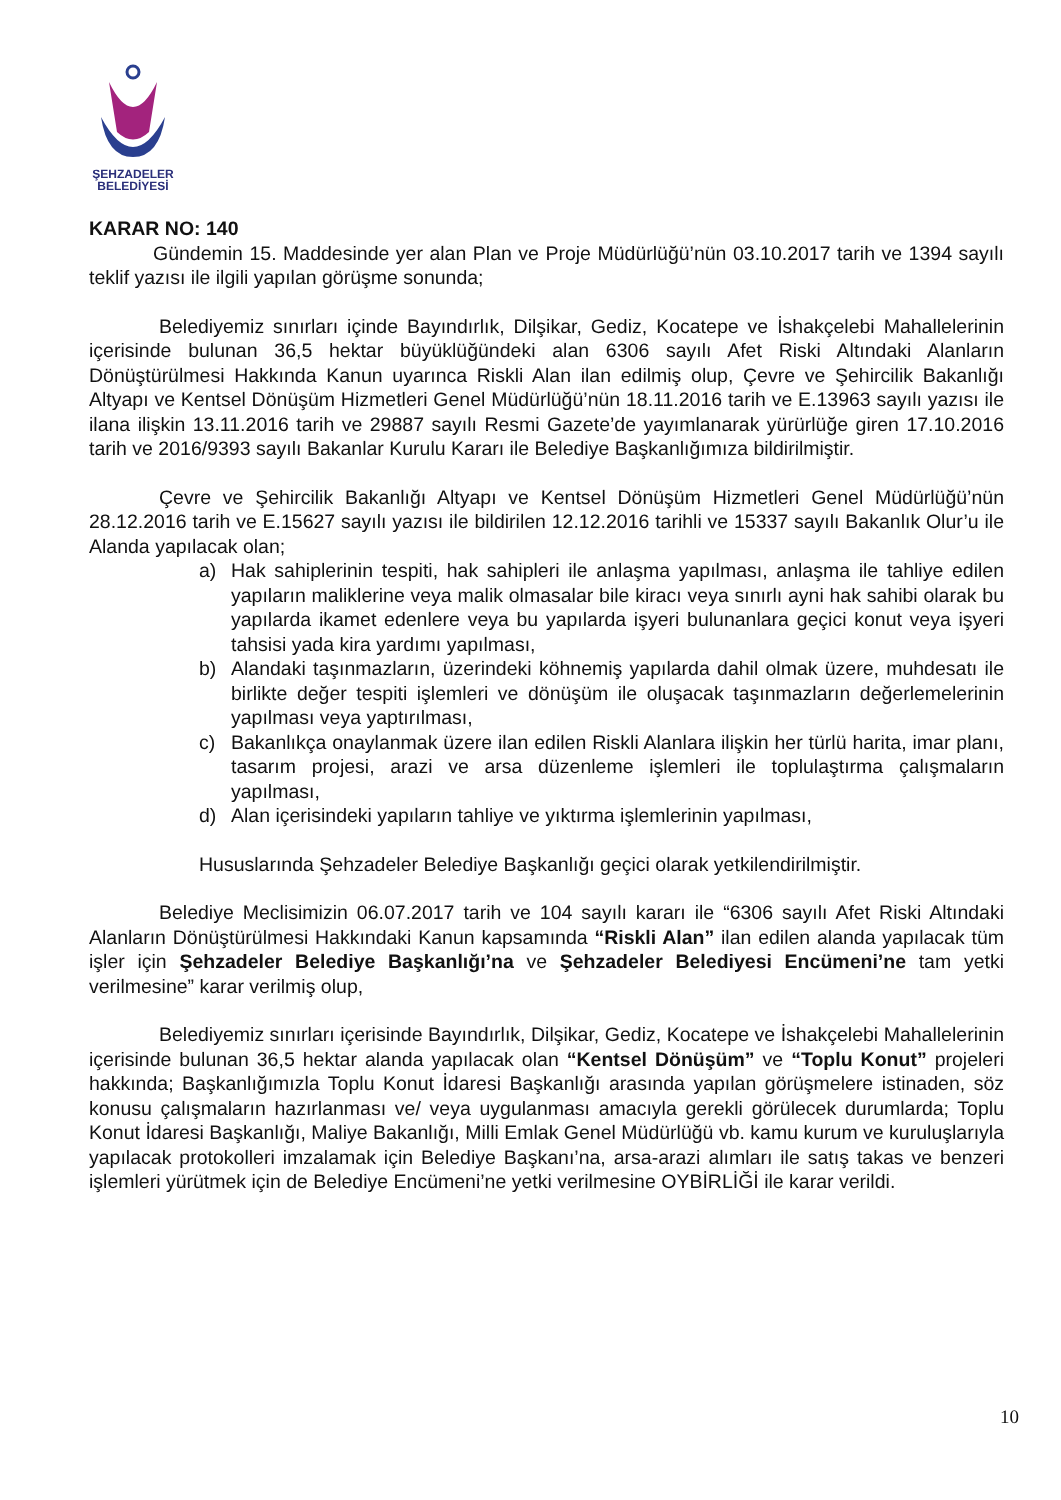ŞEHZADELER
BELEDİYESİ
KARAR NO: 140
Gündemin 15. Maddesinde yer alan Plan ve Proje Müdürlüğü’nün 03.10.2017 tarih ve 1394 sayılı teklif yazısı ile ilgili yapılan görüşme sonunda;
Belediyemiz sınırları içinde Bayındırlık, Dilşikar, Gediz, Kocatepe ve İshakçelebi Mahallelerinin içerisinde bulunan 36,5 hektar büyüklüğündeki alan 6306 sayılı Afet Riski Altındaki Alanların Dönüştürülmesi Hakkında Kanun uyarınca Riskli Alan ilan edilmiş olup, Çevre ve Şehircilik Bakanlığı Altyapı ve Kentsel Dönüşüm Hizmetleri Genel Müdürlüğü’nün 18.11.2016 tarih ve E.13963 sayılı yazısı ile ilana ilişkin 13.11.2016 tarih ve 29887 sayılı Resmi Gazete’de yayımlanarak yürürlüğe giren 17.10.2016 tarih ve 2016/9393 sayılı Bakanlar Kurulu Kararı ile Belediye Başkanlığımıza bildirilmiştir.
Çevre ve Şehircilik Bakanlığı Altyapı ve Kentsel Dönüşüm Hizmetleri Genel Müdürlüğü’nün 28.12.2016 tarih ve E.15627 sayılı yazısı ile bildirilen 12.12.2016 tarihli ve 15337 sayılı Bakanlık Olur’u ile Alanda yapılacak olan;
a) Hak sahiplerinin tespiti, hak sahipleri ile anlaşma yapılması, anlaşma ile tahliye edilen yapıların maliklerine veya malik olmasalar bile kiracı veya sınırlı ayni hak sahibi olarak bu yapılarda ikamet edenlere veya bu yapılarda işyeri bulunanlara geçici konut veya işyeri tahsisi yada kira yardımı yapılması,
b) Alandaki taşınmazların, üzerindeki köhnemiş yapılarda dahil olmak üzere, muhdesatı ile birlikte değer tespiti işlemleri ve dönüşüm ile oluşacak taşınmazların değerlemelerinin yapılması veya yaptırılması,
c) Bakanlıkça onaylanmak üzere ilan edilen Riskli Alanlara ilişkin her türlü harita, imar planı, tasarım projesi, arazi ve arsa düzenleme işlemleri ile toplulaştırma çalışmaların yapılması,
d) Alan içerisindeki yapıların tahliye ve yıktırma işlemlerinin yapılması,
Hususlarında Şehzadeler Belediye Başkanlığı geçici olarak yetkilendirilmiştir.
Belediye Meclisimizin 06.07.2017 tarih ve 104 sayılı kararı ile “6306 sayılı Afet Riski Altındaki Alanların Dönüştürülmesi Hakkındaki Kanun kapsamında “Riskli Alan” ilan edilen alanda yapılacak tüm işler için Şehzadeler Belediye Başkanlığı’na ve Şehzadeler Belediyesi Encümeni’ne tam yetki verilmesine” karar verilmiş olup,
Belediyemiz sınırları içerisinde Bayındırlık, Dilşikar, Gediz, Kocatepe ve İshakçelebi Mahallelerinin içerisinde bulunan 36,5 hektar alanda yapılacak olan “Kentsel Dönüşüm” ve “Toplu Konut” projeleri hakkında; Başkanlığımızla Toplu Konut İdaresi Başkanlığı arasında yapılan görüşmelere istinaden, söz konusu çalışmaların hazırlanması ve/ veya uygulanması amacıyla gerekli görülecek durumlarda; Toplu Konut İdaresi Başkanlığı, Maliye Bakanlığı, Milli Emlak Genel Müdürlüğü vb. kamu kurum ve kuruluşlarıyla yapılacak protokolleri imzalamak için Belediye Başkanı’na, arsa-arazi alımları ile satış takas ve benzeri işlemleri yürütmek için de Belediye Encümeni’ne yetki verilmesine OYBİRLİĞİ ile karar verildi.
10